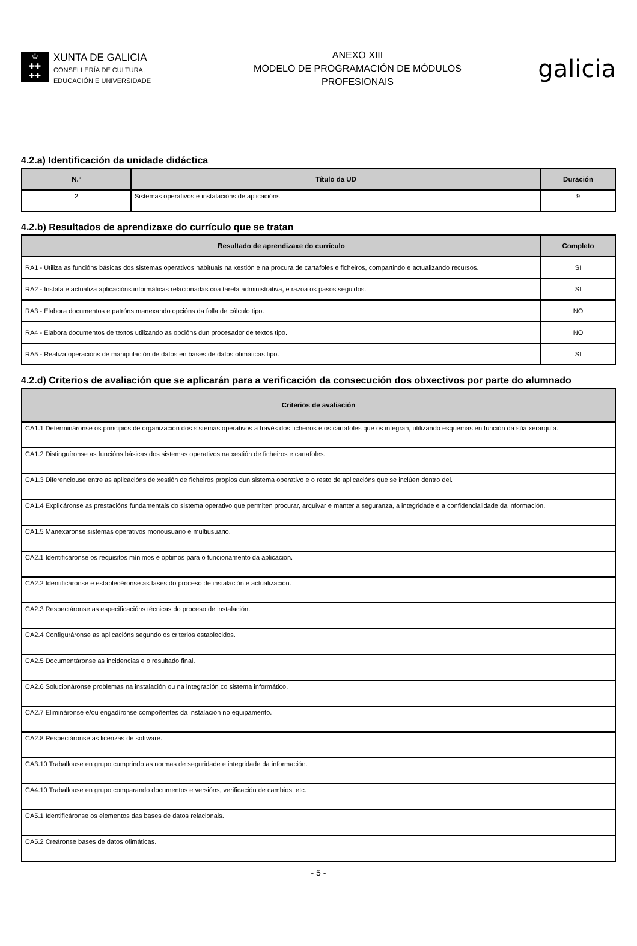♔
✚✚
✚✚
XUNTA DE GALICIA
CONSELLERÍA DE CULTURA,
EDUCACIÓN E UNIVERSIDADE
ANEXO XIII
MODELO DE PROGRAMACIÓN DE MÓDULOS
PROFESIONAIS
galicia
4.2.a) Identificación da unidade didáctica
| N.º | Título da UD | Duración |
| --- | --- | --- |
| 2 | Sistemas operativos e instalacións de aplicacións | 9 |
4.2.b) Resultados de aprendizaxe do currículo que se tratan
| Resultado de aprendizaxe do currículo | Completo |
| --- | --- |
| RA1 - Utiliza as funcións básicas dos sistemas operativos habituais na xestión e na procura de cartafoles e ficheiros, compartindo e actualizando recursos. | SI |
| RA2 - Instala e actualiza aplicacións informáticas relacionadas coa tarefa administrativa, e razoa os pasos seguidos. | SI |
| RA3 - Elabora documentos e patróns manexando opcións da folla de cálculo tipo. | NO |
| RA4 - Elabora documentos de textos utilizando as opcións dun procesador de textos tipo. | NO |
| RA5 - Realiza operacións de manipulación de datos en bases de datos ofimáticas tipo. | SI |
4.2.d) Criterios de avaliación que se aplicarán para a verificación da consecución dos obxectivos por parte do alumnado
| Criterios de avaliación |
| --- |
| CA1.1 Determináronse os principios de organización dos sistemas operativos a través dos ficheiros e os cartafoles que os integran, utilizando esquemas en función da súa xerarquía. |
| CA1.2 Distinguíronse as funcións básicas dos sistemas operativos na xestión de ficheiros e cartafoles. |
| CA1.3 Diferenciouse entre as aplicacións de xestión de ficheiros propios dun sistema operativo e o resto de aplicacións que se inclúen dentro del. |
| CA1.4 Explicáronse as prestacións fundamentais do sistema operativo que permiten procurar, arquivar e manter a seguranza, a integridade e a confidencialidade da información. |
| CA1.5 Manexáronse sistemas operativos monousuario e multiusuario. |
| CA2.1 Identificáronse os requisitos mínimos e óptimos para o funcionamento da aplicación. |
| CA2.2 Identificáronse e establecéronse as fases do proceso de instalación e actualización. |
| CA2.3 Respectáronse as especificacións técnicas do proceso de instalación. |
| CA2.4 Configuráronse as aplicacións segundo os criterios establecidos. |
| CA2.5 Documentáronse as incidencias e o resultado final. |
| CA2.6 Solucionáronse problemas na instalación ou na integración co sistema informático. |
| CA2.7 Elimináronse e/ou engadíronse compoñentes da instalación no equipamento. |
| CA2.8 Respectáronse as licenzas de software. |
| CA3.10 Traballouse en grupo cumprindo as normas de seguridade e integridade da información. |
| CA4.10 Traballouse en grupo comparando documentos e versións, verificación de cambios, etc. |
| CA5.1 Identificáronse os elementos das bases de datos relacionais. |
| CA5.2 Creáronse bases de datos ofimáticas. |
- 5 -